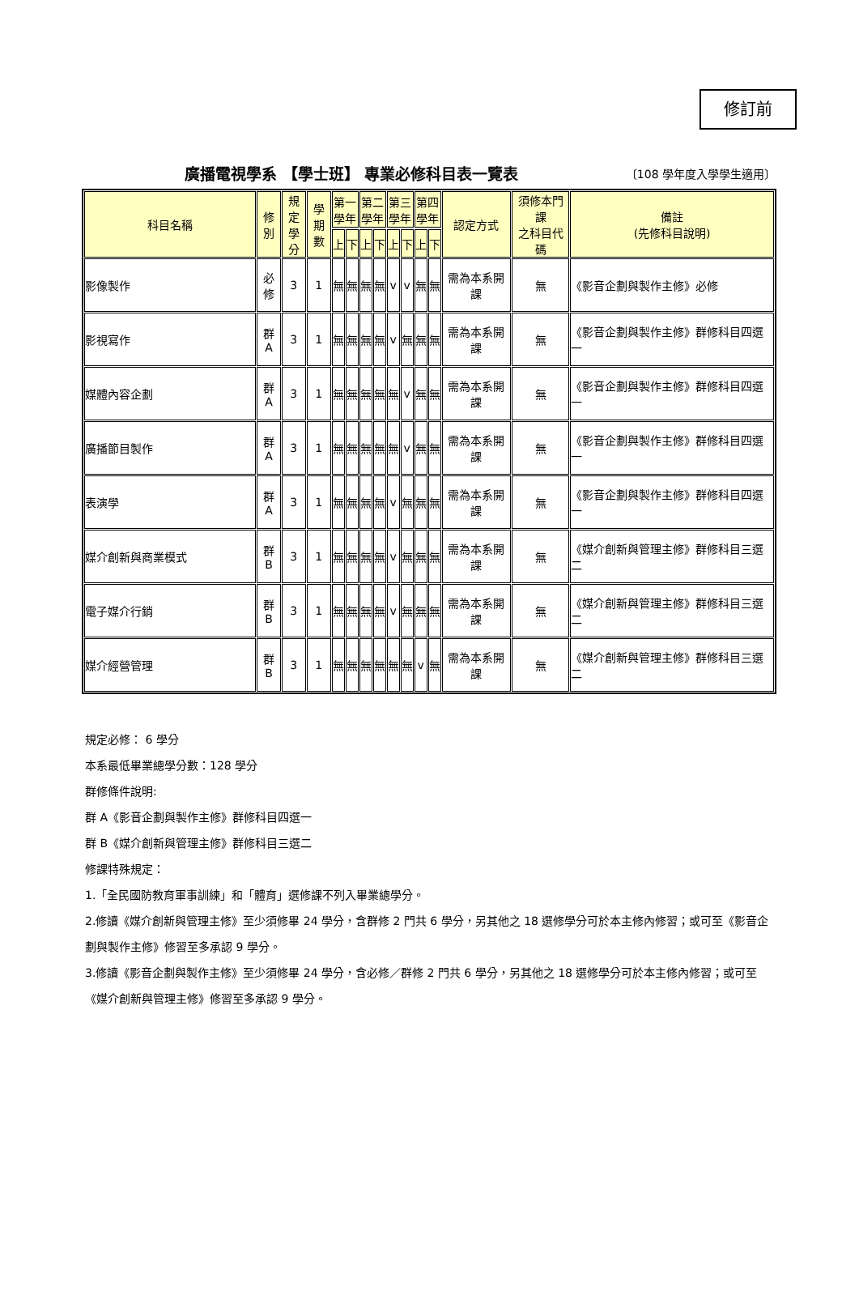修訂前
廣播電視學系 【學士班】 專業必修科目表一覽表
〔108 學年度入學學生適用〕
| 科目名稱 | 修別 | 規定 學分 | 學期 數 | 第一 學年 | | 第二 學年 | | 第三 學年 | | 第四 學年 | | 認定方式 | 須修本門課 之科目代碼 | 備註 (先修科目說明) |
| --- | --- | --- | --- | --- | --- | --- | --- | --- | --- | --- | --- | --- | --- | --- |
| | | | | 上 | 下 | 上 | 下 | 上 | 下 | 上 | 下 | | | |
| 影像製作 | 必修 | 3 | 1 | 無 | 無 | 無 | 無 | v | v | 無 | 無 | 需為本系開課 | 無 | 《影音企劃與製作主修》必修 |
| 影視寫作 | 群 A | 3 | 1 | 無 | 無 | 無 | 無 | v | 無 | 無 | 無 | 需為本系開課 | 無 | 《影音企劃與製作主修》群修科目四選一 |
| 媒體內容企劃 | 群 A | 3 | 1 | 無 | 無 | 無 | 無 | 無 | v | 無 | 無 | 需為本系開課 | 無 | 《影音企劃與製作主修》群修科目四選一 |
| 廣播節目製作 | 群 A | 3 | 1 | 無 | 無 | 無 | 無 | 無 | v | 無 | 無 | 需為本系開課 | 無 | 《影音企劃與製作主修》群修科目四選一 |
| 表演學 | 群 A | 3 | 1 | 無 | 無 | 無 | 無 | v | 無 | 無 | 無 | 需為本系開課 | 無 | 《影音企劃與製作主修》群修科目四選一 |
| 媒介創新與商業模式 | 群 B | 3 | 1 | 無 | 無 | 無 | 無 | v | 無 | 無 | 無 | 需為本系開課 | 無 | 《媒介創新與管理主修》群修科目三選二 |
| 電子媒介行銷 | 群 B | 3 | 1 | 無 | 無 | 無 | 無 | v | 無 | 無 | 無 | 需為本系開課 | 無 | 《媒介創新與管理主修》群修科目三選二 |
| 媒介經營管理 | 群 B | 3 | 1 | 無 | 無 | 無 | 無 | 無 | 無 | v | 無 | 需為本系開課 | 無 | 《媒介創新與管理主修》群修科目三選二 |
規定必修： 6 學分
本系最低畢業總學分數：128 學分
群修條件說明:
群 A《影音企劃與製作主修》群修科目四選一
群 B《媒介創新與管理主修》群修科目三選二
修課特殊規定：
1.「全民國防教育軍事訓練」和「體育」選修課不列入畢業總學分。
2.修讀《媒介創新與管理主修》至少須修畢 24 學分，含群修 2 門共 6 學分，另其他之 18 選修學分可於本主修內修習；或可至《影音企劃與製作主修》修習至多承認 9 學分。
3.修讀《影音企劃與製作主修》至少須修畢 24 學分，含必修／群修 2 門共 6 學分，另其他之 18 選修學分可於本主修內修習；或可至《媒介創新與管理主修》修習至多承認 9 學分。